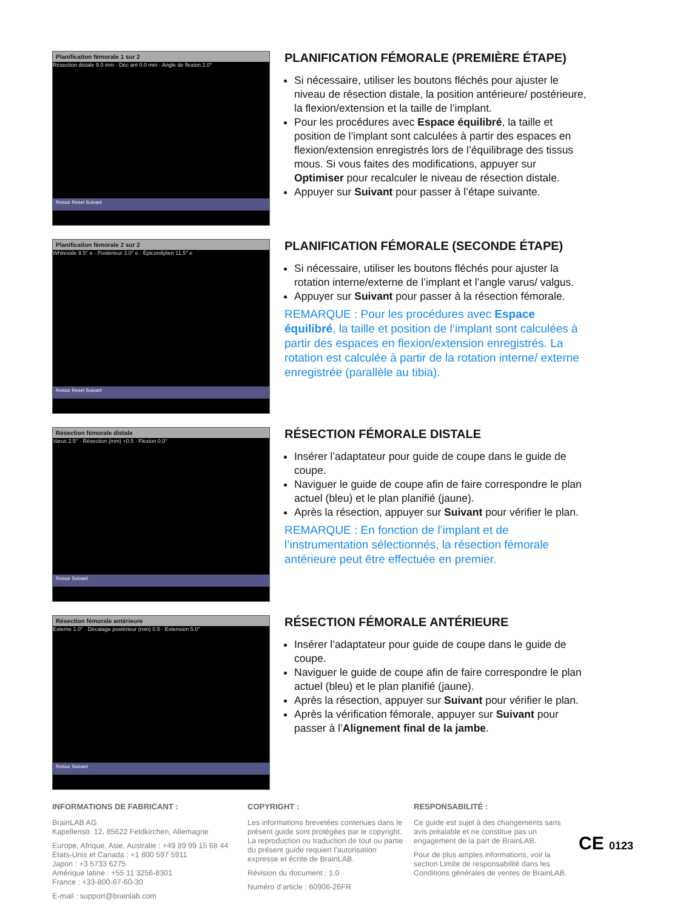Planification fémorale 1 sur 2
Résection distale 9.0 mm · Déc ant 0.0 mm · Angle de flexion 2.0°
Retour Reset Suivant
PLANIFICATION FÉMORALE (PREMIÈRE ÉTAPE)
Si nécessaire, utiliser les boutons fléchés pour ajuster le niveau de résection distale, la position antérieure/ postérieure, la flexion/extension et la taille de l’implant.
Pour les procédures avec Espace équilibré, la taille et position de l’implant sont calculées à partir des espaces en flexion/extension enregistrés lors de l’équilibrage des tissus mous. Si vous faites des modifications, appuyer sur Optimiser pour recalculer le niveau de résection distale.
Appuyer sur Suivant pour passer à l’étape suivante.
Planification fémorale 2 sur 2
Whiteside 9.5° e · Postérieur 3.0° e · Épicondylien 11.5° e
Retour Reset Suivant
PLANIFICATION FÉMORALE (SECONDE ÉTAPE)
Si nécessaire, utiliser les boutons fléchés pour ajuster la rotation interne/externe de l’implant et l’angle varus/ valgus.
Appuyer sur Suivant pour passer à la résection fémorale.
REMARQUE : Pour les procédures avec Espace équilibré, la taille et position de l’implant sont calculées à partir des espaces en flexion/extension enregistrés. La rotation est calculée à partir de la rotation interne/ externe enregistrée (parallèle au tibia).
Résection fémorale distale
Varus 2.5° · Résection (mm) +0.5 · Flexion 0.0°
Retour Suivant
RÉSECTION FÉMORALE DISTALE
Insérer l’adaptateur pour guide de coupe dans le guide de coupe.
Naviguer le guide de coupe afin de faire correspondre le plan actuel (bleu) et le plan planifié (jaune).
Après la résection, appuyer sur Suivant pour vérifier le plan.
REMARQUE : En fonction de l’implant et de l’instrumentation sélectionnés, la résection fémorale antérieure peut être effectuée en premier.
Résection fémorale antérieure
Externe 1.0° · Décalage postérieur (mm) 0.5 · Extension 5.0°
Retour Suivant
RÉSECTION FÉMORALE ANTÉRIEURE
Insérer l’adaptateur pour guide de coupe dans le guide de coupe.
Naviguer le guide de coupe afin de faire correspondre le plan actuel (bleu) et le plan planifié (jaune).
Après la résection, appuyer sur Suivant pour vérifier le plan.
Après la vérification fémorale, appuyer sur Suivant pour passer à l’Alignement final de la jambe.
INFORMATIONS DE FABRICANT :
BrainLAB AG
Kapellenstr. 12, 85622 Feldkirchen, Allemagne
Europe, Afrique, Asie, Australie : +49 89 99 15 68 44
États-Unis et Canada : +1 800 597 5911
Japon : +3 5733 6275
Amérique latine : +55 11 3256-8301
France : +33-800-67-60-30
E-mail : support@brainlab.com
COPYRIGHT :
Les informations brevetées contenues dans le présent guide sont protégées par le copyright. La reproduction ou traduction de tout ou partie du présent guide requiert l’autorisation expresse et écrite de BrainLAB.
Révision du document : 1.0
Numéro d’article : 60906-26FR
RESPONSABILITÉ :
Ce guide est sujet à des changements sans avis préalable et ne constitue pas un engagement de la part de BrainLAB.
Pour de plus amples informations, voir la section Limite de responsabilité dans les Conditions générales de ventes de BrainLAB.
CE 0123